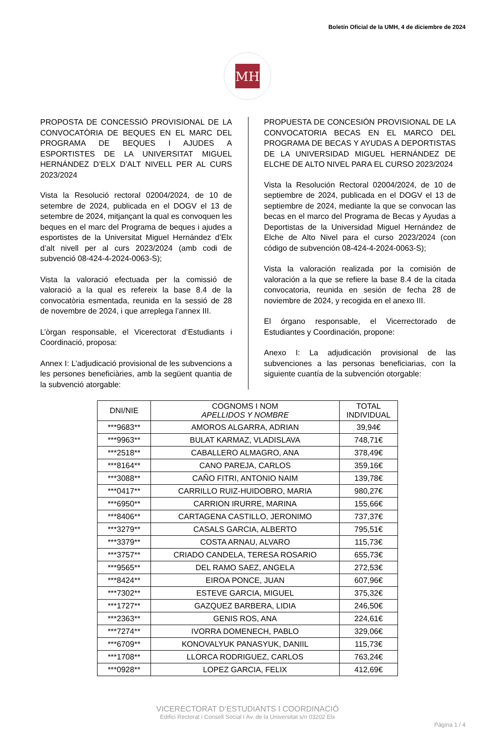Boletín Oficial de la UMH, 4 de diciembre de 2024
MH
PROPOSTA DE CONCESSIÓ PROVISIONAL DE LA CONVOCATÒRIA DE BEQUES EN EL MARC DEL PROGRAMA DE BEQUES I AJUDES A ESPORTISTES DE LA UNIVERSITAT MIGUEL HERNÁNDEZ D’ELX D’ALT NIVELL PER AL CURS 2023/2024
Vista la Resolució rectoral 02004/2024, de 10 de setembre de 2024, publicada en el DOGV el 13 de setembre de 2024, mitjançant la qual es convoquen les beques en el marc del Programa de beques i ajudes a esportistes de la Universitat Miguel Hernández d’Elx d’alt nivell per al curs 2023/2024 (amb codi de subvenció 08-424-4-2024-0063-S);
Vista la valoració efectuada per la comissió de valoració a la qual es refereix la base 8.4 de la convocatòria esmentada, reunida en la sessió de 28 de novembre de 2024, i que arreplega l’annex III.
L’òrgan responsable, el Vicerectorat d’Estudiants i Coordinació, proposa:
Annex I: L’adjudicació provisional de les subvencions a les persones beneficiàries, amb la següent quantia de la subvenció atorgable:
PROPUESTA DE CONCESIÓN PROVISIONAL DE LA CONVOCATORIA BECAS EN EL MARCO DEL PROGRAMA DE BECAS Y AYUDAS A DEPORTISTAS DE LA UNIVERSIDAD MIGUEL HERNÁNDEZ DE ELCHE DE ALTO NIVEL PARA EL CURSO 2023/2024
Vista la Resolución Rectoral 02004/2024, de 10 de septiembre de 2024, publicada en el DOGV el 13 de septiembre de 2024, mediante la que se convocan las becas en el marco del Programa de Becas y Ayudas a Deportistas de la Universidad Miguel Hernández de Elche de Alto Nivel para el curso 2023/2024 (con código de subvención 08-424-4-2024-0063-S);
Vista la valoración realizada por la comisión de valoración a la que se refiere la base 8.4 de la citada convocatoria, reunida en sesión de fecha 28 de noviembre de 2024, y recogida en el anexo III.
El órgano responsable, el Vicerrectorado de Estudiantes y Coordinación, propone:
Anexo I: La adjudicación provisional de las subvenciones a las personas beneficiarias, con la siguiente cuantía de la subvención otorgable:
| DNI/NIE | COGNOMS I NOM APELLIDOS Y NOMBRE | TOTAL INDIVIDUAL |
| --- | --- | --- |
| ***9683** | AMOROS ALGARRA, ADRIAN | 39,94€ |
| ***9963** | BULAT KARMAZ, VLADISLAVA | 748,71€ |
| ***2518** | CABALLERO ALMAGRO, ANA | 378,49€ |
| ***8164** | CANO PAREJA, CARLOS | 359,16€ |
| ***3088** | CAÑO FITRI, ANTONIO NAIM | 139,78€ |
| ***0417** | CARRILLO RUIZ-HUIDOBRO, MARIA | 980,27€ |
| ***6950** | CARRION IRURRE, MARINA | 155,66€ |
| ***8406** | CARTAGENA CASTILLO, JERONIMO | 737,37€ |
| ***3279** | CASALS GARCIA, ALBERTO | 795,51€ |
| ***3379** | COSTA ARNAU, ALVARO | 115,73€ |
| ***3757** | CRIADO CANDELA, TERESA ROSARIO | 655,73€ |
| ***9565** | DEL RAMO SAEZ, ANGELA | 272,53€ |
| ***8424** | EIROA PONCE, JUAN | 607,96€ |
| ***7302** | ESTEVE GARCIA, MIGUEL | 375,32€ |
| ***1727** | GAZQUEZ BARBERA, LIDIA | 246,50€ |
| ***2363** | GENIS ROS, ANA | 224,61€ |
| ***7274** | IVORRA DOMENECH, PABLO | 329,06€ |
| ***6709** | KONOVALYUK PANASYUK, DANIIL | 115,73€ |
| ***1708** | LLORCA RODRIGUEZ, CARLOS | 763,24€ |
| ***0928** | LOPEZ GARCIA, FELIX | 412,69€ |
VICERECTORAT D’ESTUDIANTS I COORDINACIÓ
Edifici Rectorat i Consell Social I Av. de la Universitat s/n 03202 Elx
Pàgina 1 / 4